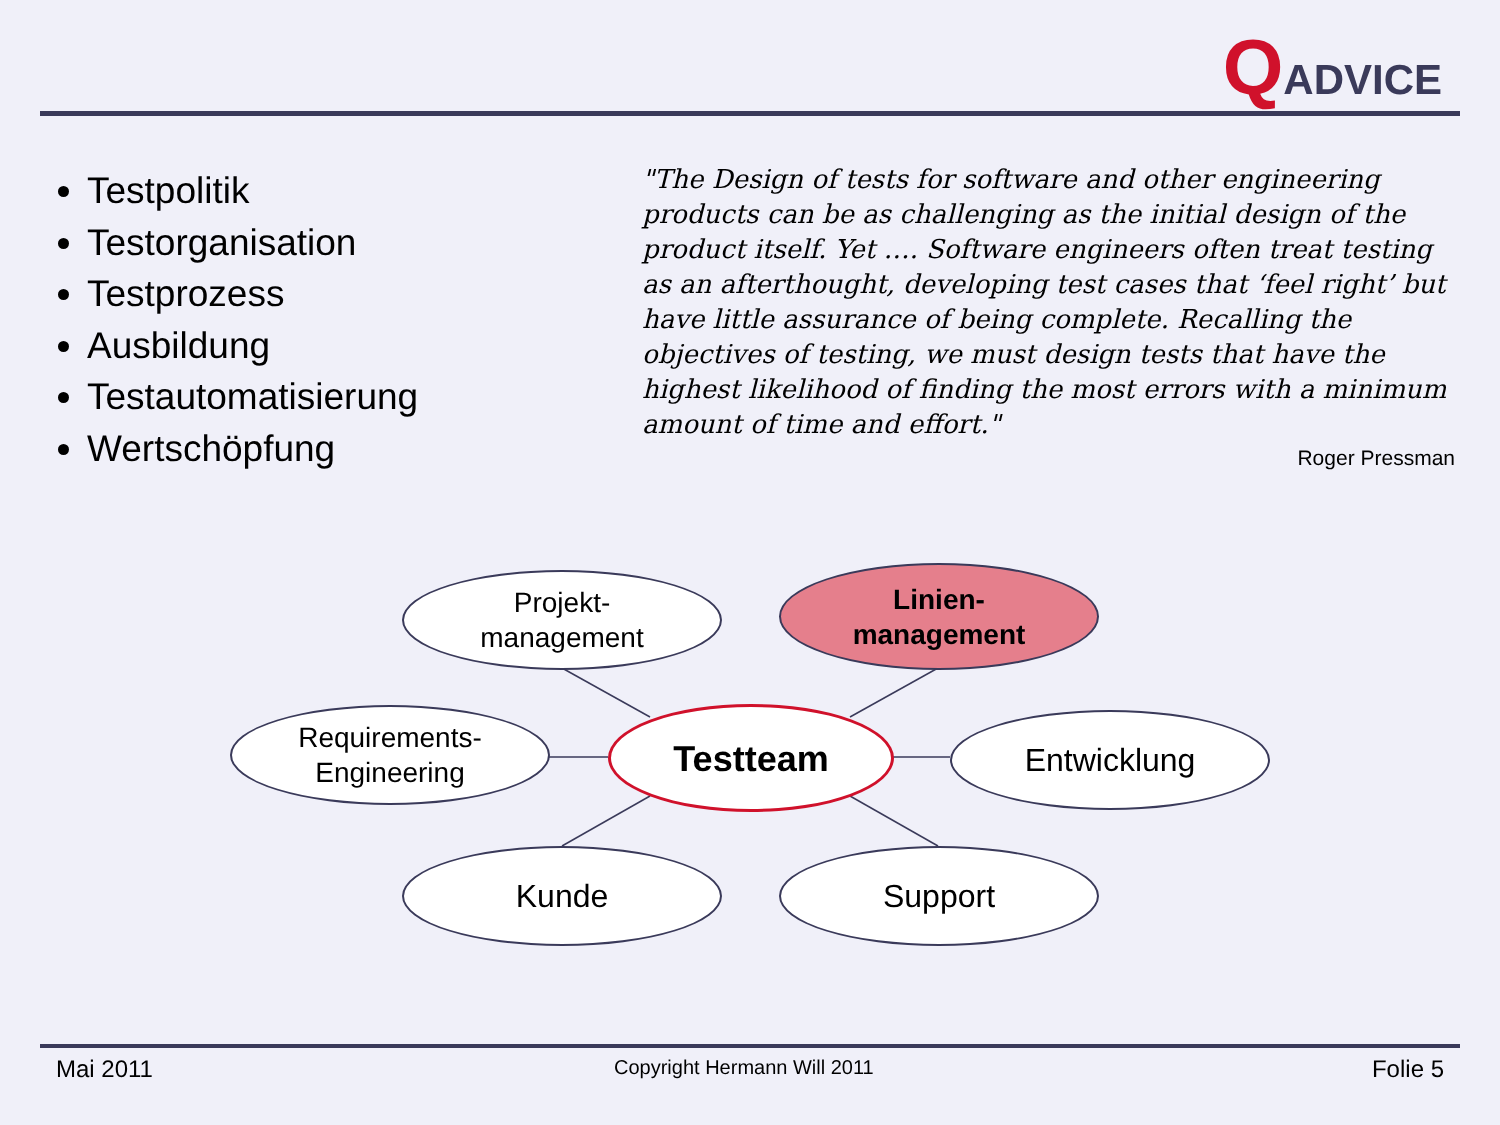QADVICE
Testpolitik
Testorganisation
Testprozess
Ausbildung
Testautomatisierung
Wertschöpfung
"The Design of tests for software and other engineering products can be as challenging as the initial design of the product itself. Yet …. Software engineers often treat testing as an afterthought, developing test cases that ‘feel right’ but have little assurance of being complete. Recalling the objectives of testing, we must design tests that have the highest likelihood of finding the most errors with a minimum amount of time and effort."
Roger Pressman
Projekt-
management
Linien-
management
Requirements-
Engineering
Testteam Entwicklung
Kunde Support
Mai 2011 Copyright Hermann Will 2011 Folie 5